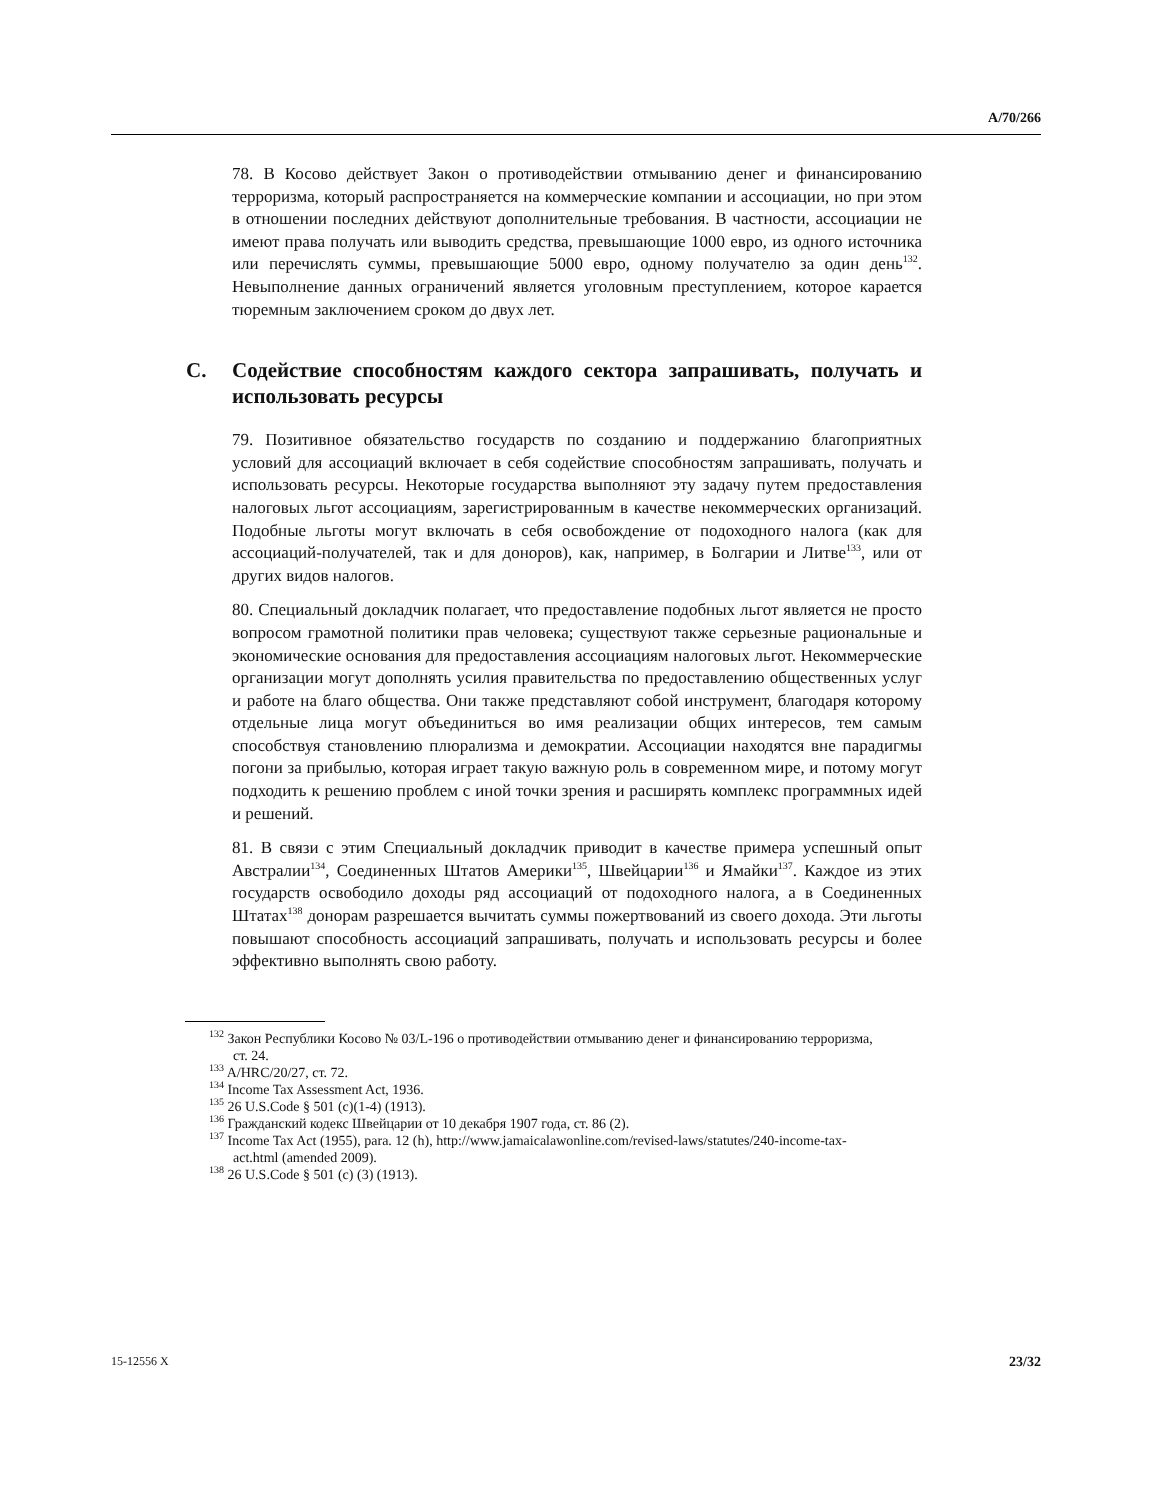A/70/266
78. В Косово действует Закон о противодействии отмыванию денег и финансированию терроризма, который распространяется на коммерческие компании и ассоциации, но при этом в отношении последних действуют дополнительные требования. В частности, ассоциации не имеют права получать или выводить средства, превышающие 1000 евро, из одного источника или перечислять суммы, превышающие 5000 евро, одному получателю за один день<sup>132</sup>. Невыполнение данных ограничений является уголовным преступлением, которое карается тюремным заключением сроком до двух лет.
C. Содействие способностям каждого сектора запрашивать, получать и использовать ресурсы
79. Позитивное обязательство государств по созданию и поддержанию благоприятных условий для ассоциаций включает в себя содействие способностям запрашивать, получать и использовать ресурсы. Некоторые государства выполняют эту задачу путем предоставления налоговых льгот ассоциациям, зарегистрированным в качестве некоммерческих организаций. Подобные льготы могут включать в себя освобождение от подоходного налога (как для ассоциаций-получателей, так и для доноров), как, например, в Болгарии и Литве<sup>133</sup>, или от других видов налогов.
80. Специальный докладчик полагает, что предоставление подобных льгот является не просто вопросом грамотной политики прав человека; существуют также серьезные рациональные и экономические основания для предоставления ассоциациям налоговых льгот. Некоммерческие организации могут дополнять усилия правительства по предоставлению общественных услуг и работе на благо общества. Они также представляют собой инструмент, благодаря которому отдельные лица могут объединиться во имя реализации общих интересов, тем самым способствуя становлению плюрализма и демократии. Ассоциации находятся вне парадигмы погони за прибылью, которая играет такую важную роль в современном мире, и потому могут подходить к решению проблем с иной точки зрения и расширять комплекс программных идей и решений.
81. В связи с этим Специальный докладчик приводит в качестве примера успешный опыт Австралии<sup>134</sup>, Соединенных Штатов Америки<sup>135</sup>, Швейцарии<sup>136</sup> и Ямайки<sup>137</sup>. Каждое из этих государств освободило доходы ряд ассоциаций от подоходного налога, а в Соединенных Штатах<sup>138</sup> донорам разрешается вычитать суммы пожертвований из своего дохода. Эти льготы повышают способность ассоциаций запрашивать, получать и использовать ресурсы и более эффективно выполнять свою работу.
<sup>132</sup> Закон Республики Косово № 03/L-196 о противодействии отмыванию денег и финансированию терроризма, ст. 24.
<sup>133</sup> A/HRC/20/27, ст. 72.
<sup>134</sup> Income Tax Assessment Act, 1936.
<sup>135</sup> 26 U.S.Code § 501 (c)(1-4) (1913).
<sup>136</sup> Гражданский кодекс Швейцарии от 10 декабря 1907 года, ст. 86 (2).
<sup>137</sup> Income Tax Act (1955), para. 12 (h), http://www.jamaicalawonline.com/revised-laws/statutes/240-income-tax-act.html (amended 2009).
<sup>138</sup> 26 U.S.Code § 501 (c) (3) (1913).
15-12556 X 23/32